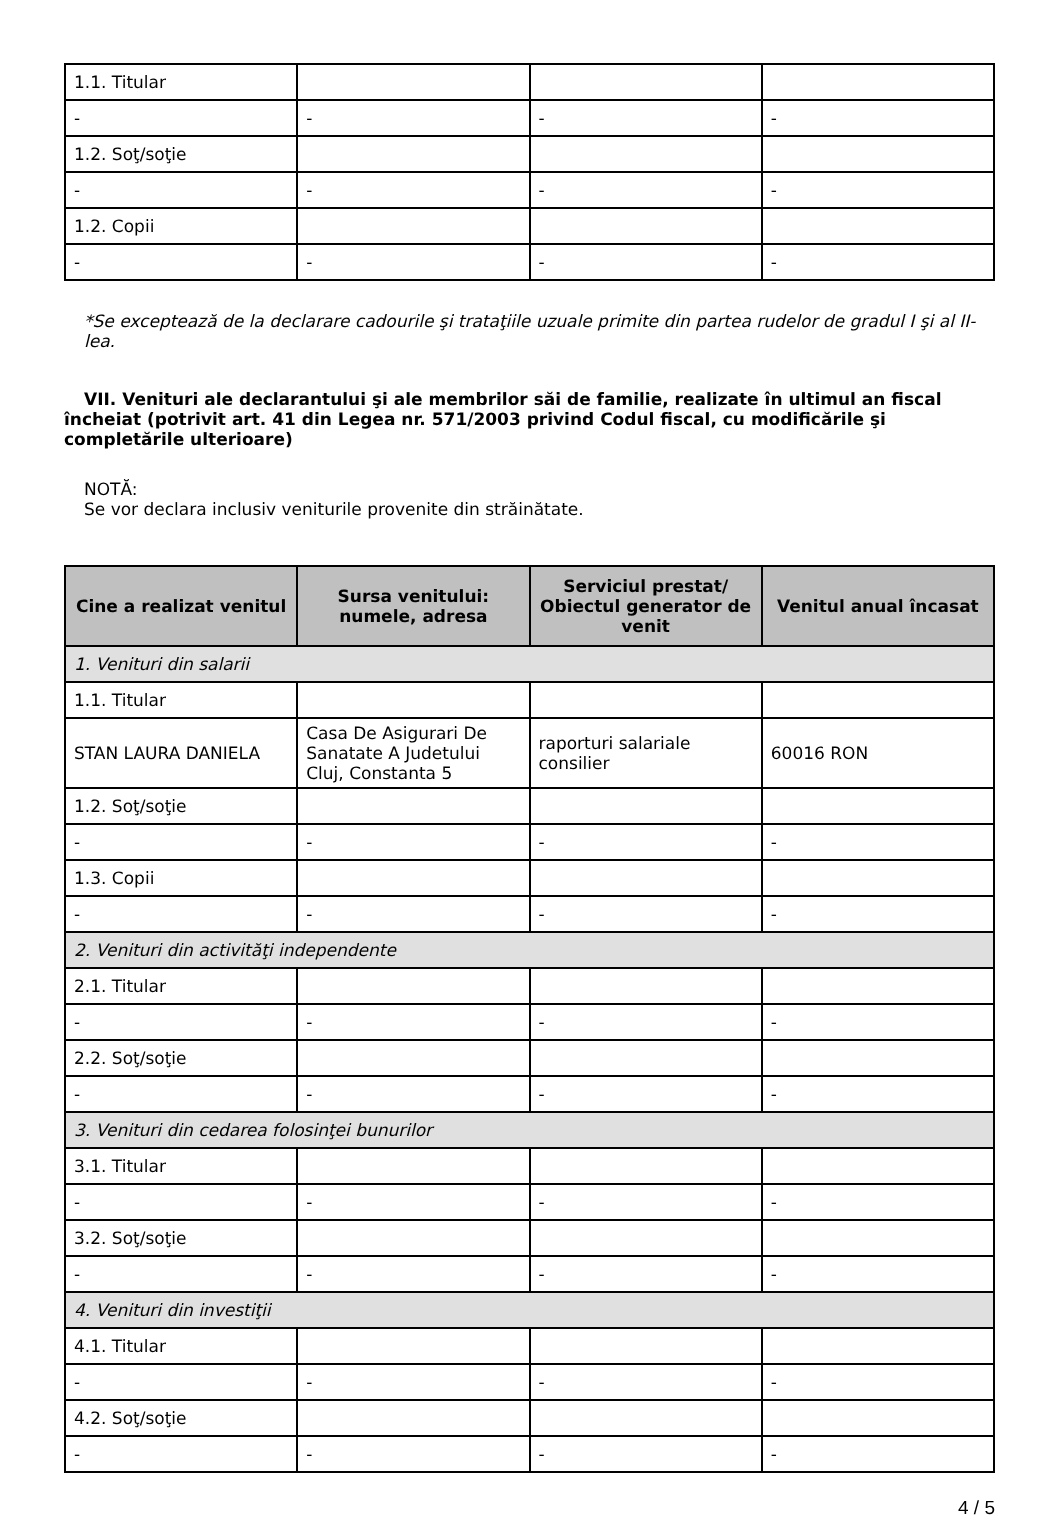| 1.1. Titular | | | |
| - | - | - | - |
| 1.2. Soţ/soţie | | | |
| - | - | - | - |
| 1.2. Copii | | | |
| - | - | - | - |
*Se exceptează de la declarare cadourile şi trataţiile uzuale primite din partea rudelor de gradul I şi al II-lea.
VII. Venituri ale declarantului şi ale membrilor săi de familie, realizate în ultimul an fiscal încheiat (potrivit art. 41 din Legea nr. 571/2003 privind Codul fiscal, cu modificările şi completările ulterioare)
NOTĂ:
Se vor declara inclusiv veniturile provenite din străinătate.
| Cine a realizat venitul | Sursa venitului: numele, adresa | Serviciul prestat/ Obiectul generator de venit | Venitul anual încasat |
| --- | --- | --- | --- |
| 1. Venituri din salarii | | | |
| 1.1. Titular | | | |
| STAN LAURA DANIELA | Casa De Asigurari De Sanatate A Judetului Cluj, Constanta 5 | raporturi salariale consilier | 60016 RON |
| 1.2. Soţ/soţie | | | |
| - | - | - | - |
| 1.3. Copii | | | |
| - | - | - | - |
| 2. Venituri din activităţi independente | | | |
| 2.1. Titular | | | |
| - | - | - | - |
| 2.2. Soţ/soţie | | | |
| - | - | - | - |
| 3. Venituri din cedarea folosinţei bunurilor | | | |
| 3.1. Titular | | | |
| - | - | - | - |
| 3.2. Soţ/soţie | | | |
| - | - | - | - |
| 4. Venituri din investiţii | | | |
| 4.1. Titular | | | |
| - | - | - | - |
| 4.2. Soţ/soţie | | | |
| - | - | - | - |
4 / 5